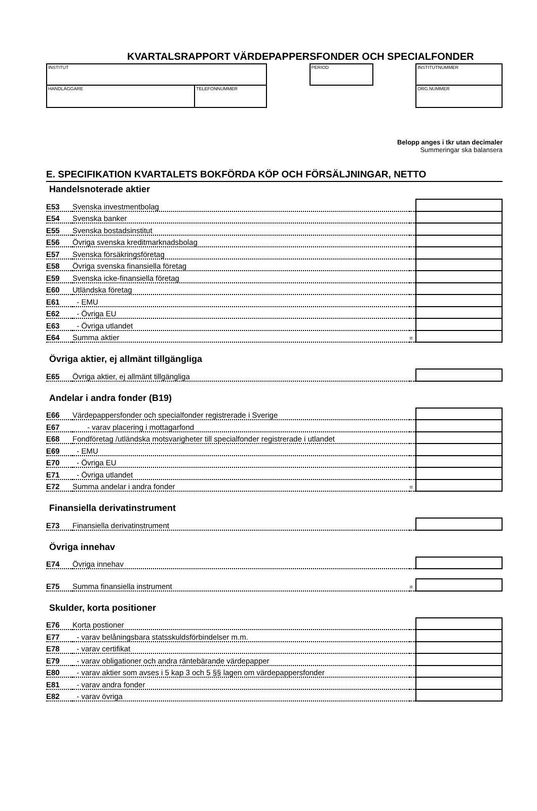KVARTALSRAPPORT VÄRDEPAPPERSFONDER OCH SPECIALFONDER
INSTITUT
HANDLÄGGARE TELEFONNUMMER
PERIOD INSTITUTNUMMER
ORG.NUMMER
Belopp anges i tkr utan decimaler
Summeringar ska balansera
E. SPECIFIKATION KVARTALETS BOKFÖRDA KÖP OCH FÖRSÄLJNINGAR, NETTO
Handelsnoterade aktier
| E53 | Svenska investmentbolag | | |
| E54 | Svenska banker | | |
| E55 | Svenska bostadsinstitut | | |
| E56 | Övriga svenska kreditmarknadsbolag | | |
| E57 | Svenska försäkringsföretag | | |
| E58 | Övriga svenska finansiella företag | | |
| E59 | Svenska icke-finansiella företag | | |
| E60 | Utländska företag | | |
| E61 | - EMU | | |
| E62 | - Övriga EU | | |
| E63 | - Övriga utlandet | | |
| E64 | Summa aktier | = | |
Övriga aktier, ej allmänt tillgängliga
| E65 | Övriga aktier, ej allmänt tillgängliga | | |
Andelar i andra fonder (B19)
| E66 | Värdepappersfonder och specialfonder registrerade i Sverige | | |
| E67 | - varav placering i mottagarfond | | |
| E68 | Fondföretag /utländska motsvarigheter till specialfonder registrerade i utlandet | | |
| E69 | - EMU | | |
| E70 | - Övriga EU | | |
| E71 | - Övriga utlandet | | |
| E72 | Summa andelar i andra fonder | = | |
Finansiella derivatinstrument
| E73 | Finansiella derivatinstrument | | |
Övriga innehav
| E74 | Övriga innehav | | |
| E75 | Summa finansiella instrument | = | |
Skulder, korta positioner
| E76 | Korta postioner | | |
| E77 | - varav belåningsbara statsskuldsförbindelser m.m. | | |
| E78 | - varav certifikat | | |
| E79 | - varav obligationer och andra räntebärande värdepapper | | |
| E80 | - varav aktier som avses i 5 kap 3 och 5 §§ lagen om värdepappersfonder | | |
| E81 | - varav andra fonder | | |
| E82 | - varav övriga | | |